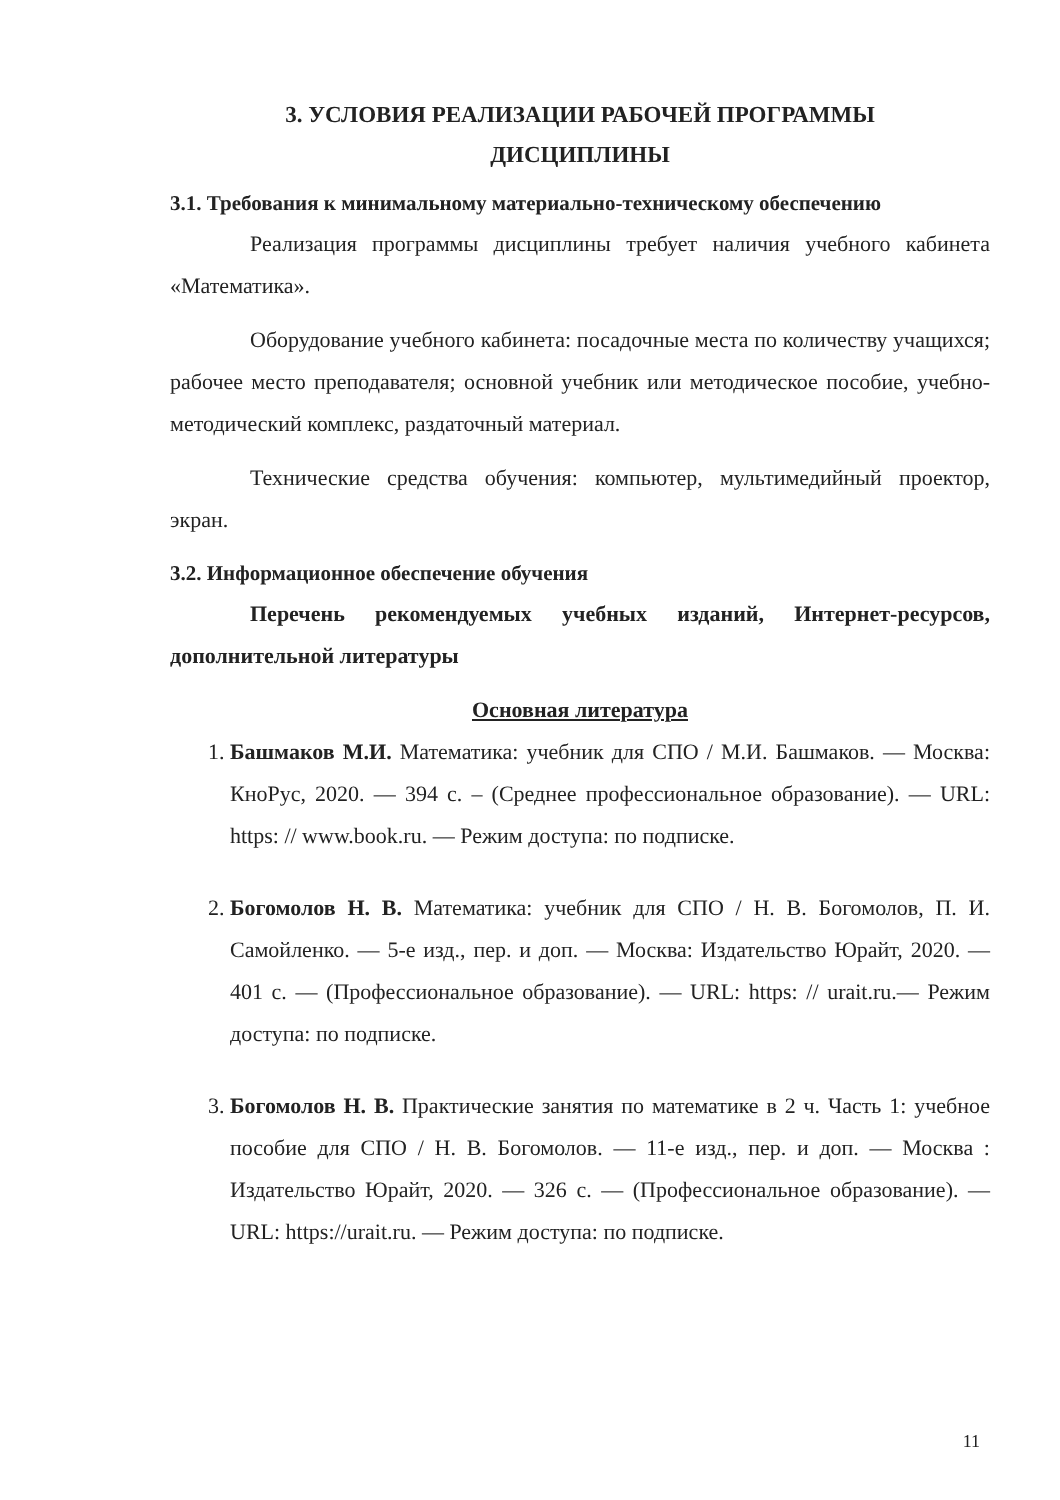3. УСЛОВИЯ РЕАЛИЗАЦИИ РАБОЧЕЙ ПРОГРАММЫ
ДИСЦИПЛИНЫ
3.1. Требования к минимальному материально-техническому обеспечению
Реализация программы дисциплины требует наличия учебного кабинета «Математика».
Оборудование учебного кабинета: посадочные места по количеству учащихся; рабочее место преподавателя; основной учебник или методическое пособие, учебно-методический комплекс, раздаточный материал.
Технические средства обучения: компьютер, мультимедийный проектор, экран.
3.2. Информационное обеспечение обучения
Перечень рекомендуемых учебных изданий, Интернет-ресурсов, дополнительной литературы
Основная литература
1. Башмаков М.И. Математика: учебник для СПО / М.И. Башмаков. — Москва: КноРус, 2020. — 394 с. – (Среднее профессиональное образование). — URL: https: // www.book.ru. — Режим доступа: по подписке.
2. Богомолов Н. В. Математика: учебник для СПО / Н. В. Богомолов, П. И. Самойленко. — 5-е изд., пер. и доп. — Москва: Издательство Юрайт, 2020. — 401 с. — (Профессиональное образование). — URL: https: // urait.ru.— Режим доступа: по подписке.
3. Богомолов Н. В. Практические занятия по математике в 2 ч. Часть 1: учебное пособие для СПО / Н. В. Богомолов. — 11-е изд., пер. и доп. — Москва : Издательство Юрайт, 2020. — 326 с. — (Профессиональное образование). —URL: https://urait.ru. — Режим доступа: по подписке.
11